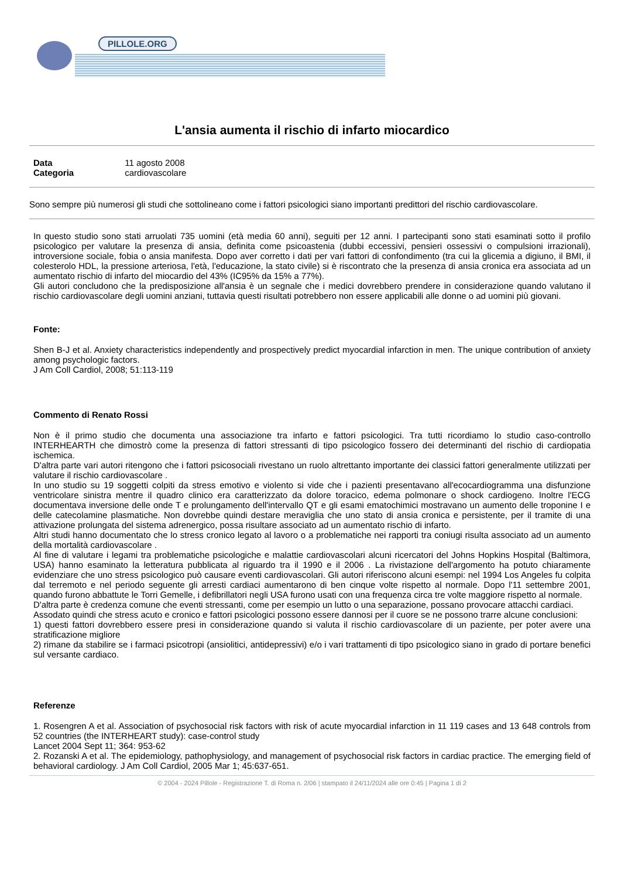PILLOLE.ORG
L'ansia aumenta il rischio di infarto miocardico
Data 11 agosto 2008
Categoria cardiovascolare
Sono sempre più numerosi gli studi che sottolineano come i fattori psicologici siano importanti predittori del rischio cardiovascolare.
In questo studio sono stati arruolati 735 uomini (età media 60 anni), seguiti per 12 anni. I partecipanti sono stati esaminati sotto il profilo psicologico per valutare la presenza di ansia, definita come psicoastenia (dubbi eccessivi, pensieri ossessivi o compulsioni irrazionali), introversione sociale, fobia o ansia manifesta. Dopo aver corretto i dati per vari fattori di confondimento (tra cui la glicemia a digiuno, il BMI, il colesterolo HDL, la pressione arteriosa, l'età, l'educazione, la stato civile) si è riscontrato che la presenza di ansia cronica era associata ad un aumentato rischio di infarto del miocardio del 43% (IC95% da 15% a 77%).
Gli autori concludono che la predisposizione all'ansia è un segnale che i medici dovrebbero prendere in considerazione quando valutano il rischio cardiovascolare degli uomini anziani, tuttavia questi risultati potrebbero non essere applicabili alle donne o ad uomini più giovani.
Fonte:
Shen B-J et al. Anxiety characteristics independently and prospectively predict myocardial infarction in men. The unique contribution of anxiety among psychologic factors.
J Am Coll Cardiol, 2008; 51:113-119
Commento di Renato Rossi
Non è il primo studio che documenta una associazione tra infarto e fattori psicologici. Tra tutti ricordiamo lo studio caso-controllo INTERHEARTH che dimostrò come la presenza di fattori stressanti di tipo psicologico fossero dei determinanti del rischio di cardiopatia ischemica.
D'altra parte vari autori ritengono che i fattori psicosociali rivestano un ruolo altrettanto importante dei classici fattori generalmente utilizzati per valutare il rischio cardiovascolare .
In uno studio su 19 soggetti colpiti da stress emotivo e violento si vide che i pazienti presentavano all'ecocardiogramma una disfunzione ventricolare sinistra mentre il quadro clinico era caratterizzato da dolore toracico, edema polmonare o shock cardiogeno. Inoltre l'ECG documentava inversione delle onde T e prolungamento dell'intervallo QT e gli esami ematochimici mostravano un aumento delle troponine I e delle catecolamine plasmatiche. Non dovrebbe quindi destare meraviglia che uno stato di ansia cronica e persistente, per il tramite di una attivazione prolungata del sistema adrenergico, possa risultare associato ad un aumentato rischio di infarto.
Altri studi hanno documentato che lo stress cronico legato al lavoro o a problematiche nei rapporti tra coniugi risulta associato ad un aumento della mortalità cardiovascolare .
Al fine di valutare i legami tra problematiche psicologiche e malattie cardiovascolari alcuni ricercatori del Johns Hopkins Hospital (Baltimora, USA) hanno esaminato la letteratura pubblicata al riguardo tra il 1990 e il 2006 . La rivistazione dell'argomento ha potuto chiaramente evidenziare che uno stress psicologico può causare eventi cardiovascolari. Gli autori riferiscono alcuni esempi: nel 1994 Los Angeles fu colpita dal terremoto e nel periodo seguente gli arresti cardiaci aumentarono di ben cinque volte rispetto al normale. Dopo l'11 settembre 2001, quando furono abbattute le Torri Gemelle, i defibrillatori negli USA furono usati con una frequenza circa tre volte maggiore rispetto al normale.
D'altra parte è credenza comune che eventi stressanti, come per esempio un lutto o una separazione, possano provocare attacchi cardiaci.
Assodato quindi che stress acuto e cronico e fattori psicologici possono essere dannosi per il cuore se ne possono trarre alcune conclusioni:
1) questi fattori dovrebbero essere presi in considerazione quando si valuta il rischio cardiovascolare di un paziente, per poter avere una stratificazione migliore
2) rimane da stabilire se i farmaci psicotropi (ansiolitici, antidepressivi) e/o i vari trattamenti di tipo psicologico siano in grado di portare benefici sul versante cardiaco.
Referenze
1. Rosengren A et al. Association of psychosocial risk factors with risk of acute myocardial infarction in 11 119 cases and 13 648 controls from 52 countries (the INTERHEART study): case-control study
Lancet 2004 Sept 11; 364: 953-62
2. Rozanski A et al. The epidemiology, pathophysiology, and management of psychosocial risk factors in cardiac practice. The emerging field of behavioral cardiology. J Am Coll Cardiol, 2005 Mar 1; 45:637-651.
© 2004 - 2024 Pillole - Registrazione T. di Roma n. 2/06 | stampato il 24/11/2024 alle ore 0:45 | Pagina 1 di 2